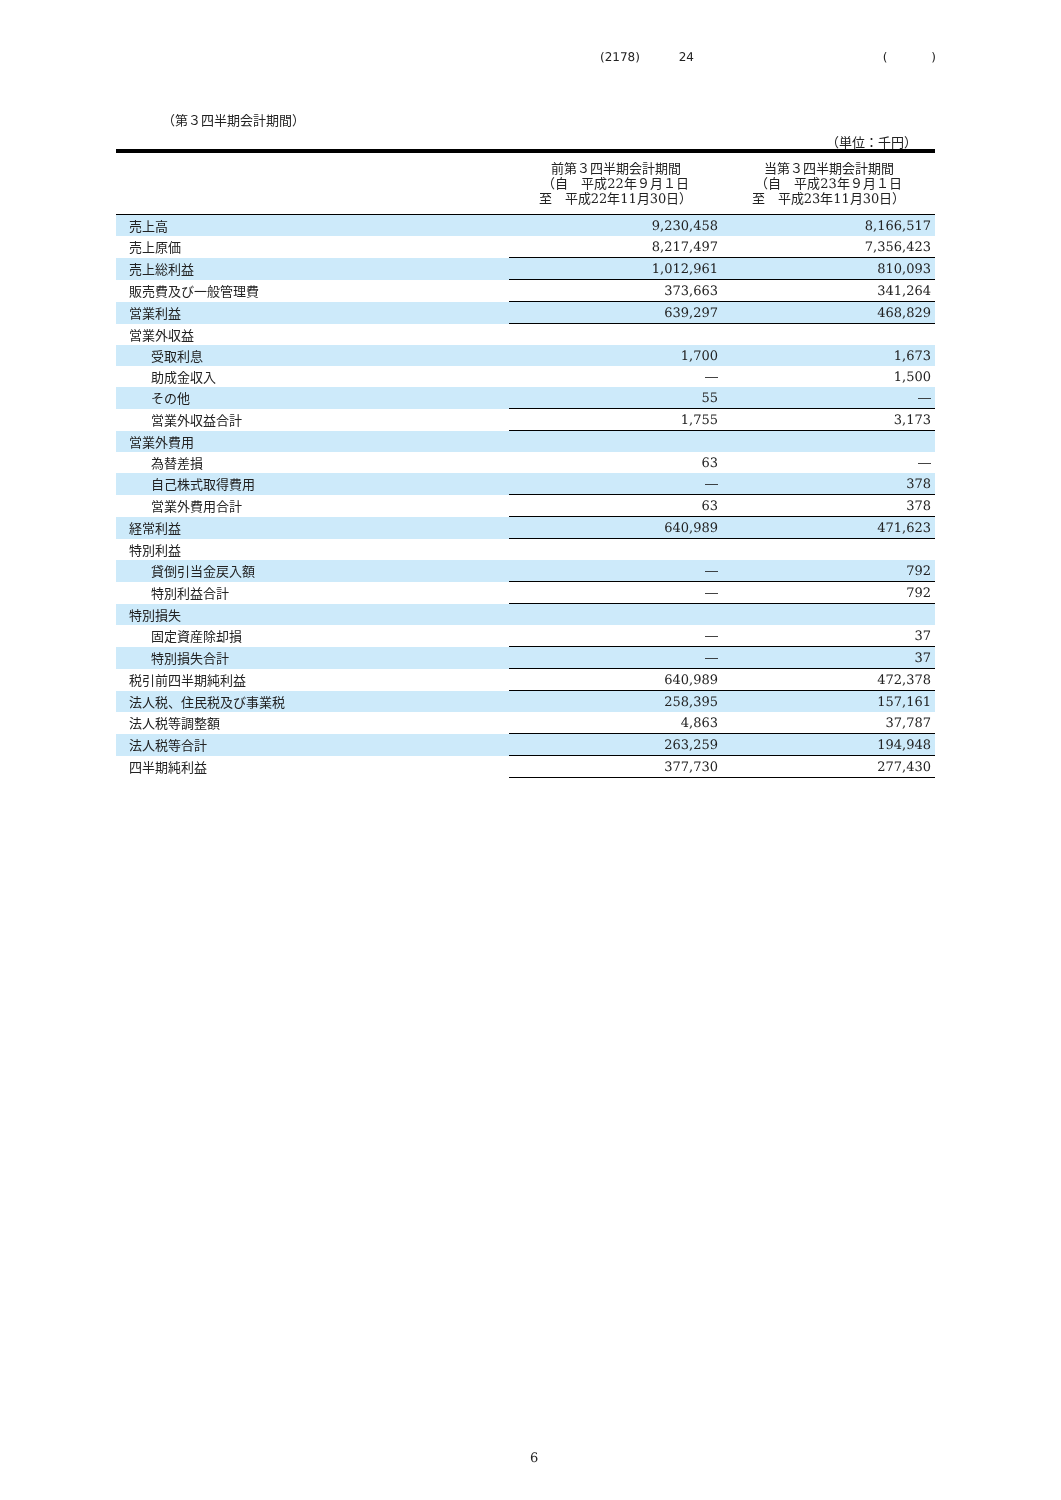(2178) 24 ( )
（第３四半期会計期間）
（単位：千円）
| | 前第３四半期会計期間 （自 平成22年９月１日 至 平成22年11月30日） | 当第３四半期会計期間 （自 平成23年９月１日 至 平成23年11月30日） |
| --- | --- | --- |
| 売上高 | 9,230,458 | 8,166,517 |
| 売上原価 | 8,217,497 | 7,356,423 |
| 売上総利益 | 1,012,961 | 810,093 |
| 販売費及び一般管理費 | 373,663 | 341,264 |
| 営業利益 | 639,297 | 468,829 |
| 営業外収益 | | |
| 受取利息 | 1,700 | 1,673 |
| 助成金収入 | ― | 1,500 |
| その他 | 55 | ― |
| 営業外収益合計 | 1,755 | 3,173 |
| 営業外費用 | | |
| 為替差損 | 63 | ― |
| 自己株式取得費用 | ― | 378 |
| 営業外費用合計 | 63 | 378 |
| 経常利益 | 640,989 | 471,623 |
| 特別利益 | | |
| 貸倒引当金戻入額 | ― | 792 |
| 特別利益合計 | ― | 792 |
| 特別損失 | | |
| 固定資産除却損 | ― | 37 |
| 特別損失合計 | ― | 37 |
| 税引前四半期純利益 | 640,989 | 472,378 |
| 法人税、住民税及び事業税 | 258,395 | 157,161 |
| 法人税等調整額 | 4,863 | 37,787 |
| 法人税等合計 | 263,259 | 194,948 |
| 四半期純利益 | 377,730 | 277,430 |
6